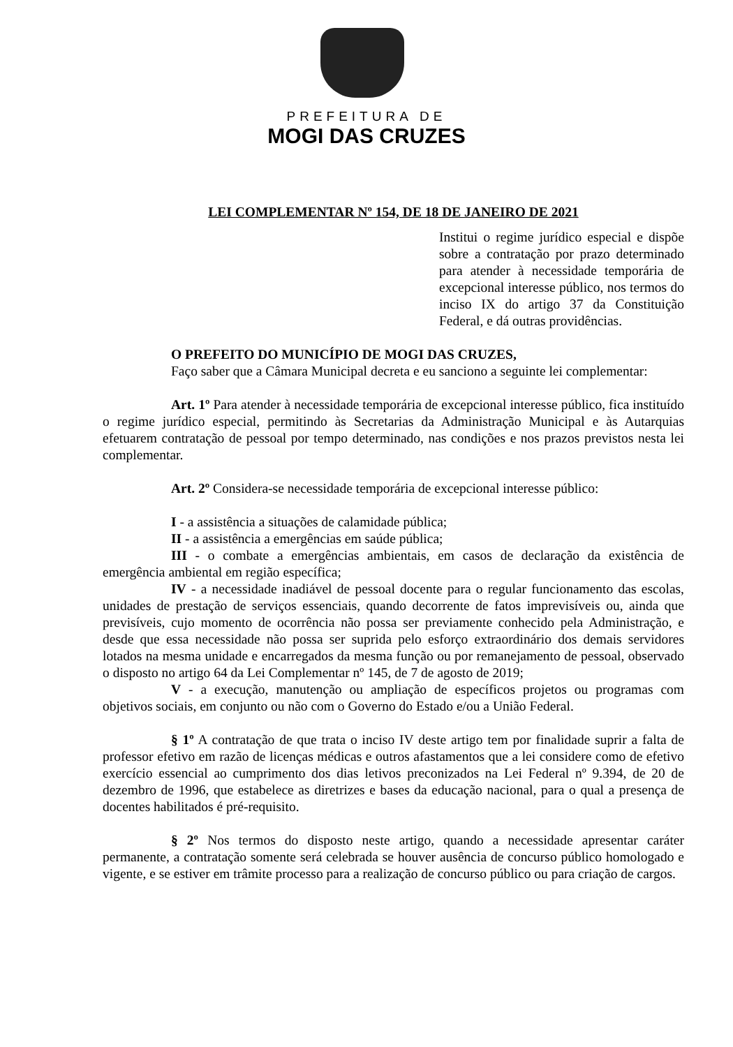PREFEITURA DE
MOGI DAS CRUZES
LEI COMPLEMENTAR Nº 154, DE 18 DE JANEIRO DE 2021
Institui o regime jurídico especial e dispõe sobre a contratação por prazo determinado para atender à necessidade temporária de excepcional interesse público, nos termos do inciso IX do artigo 37 da Constituição Federal, e dá outras providências.
O PREFEITO DO MUNICÍPIO DE MOGI DAS CRUZES,
Faço saber que a Câmara Municipal decreta e eu sanciono a seguinte lei complementar:
Art. 1º Para atender à necessidade temporária de excepcional interesse público, fica instituído o regime jurídico especial, permitindo às Secretarias da Administração Municipal e às Autarquias efetuarem contratação de pessoal por tempo determinado, nas condições e nos prazos previstos nesta lei complementar.
Art. 2º Considera-se necessidade temporária de excepcional interesse público:
I - a assistência a situações de calamidade pública;
II - a assistência a emergências em saúde pública;
III - o combate a emergências ambientais, em casos de declaração da existência de emergência ambiental em região específica;
IV - a necessidade inadiável de pessoal docente para o regular funcionamento das escolas, unidades de prestação de serviços essenciais, quando decorrente de fatos imprevisíveis ou, ainda que previsíveis, cujo momento de ocorrência não possa ser previamente conhecido pela Administração, e desde que essa necessidade não possa ser suprida pelo esforço extraordinário dos demais servidores lotados na mesma unidade e encarregados da mesma função ou por remanejamento de pessoal, observado o disposto no artigo 64 da Lei Complementar nº 145, de 7 de agosto de 2019;
V - a execução, manutenção ou ampliação de específicos projetos ou programas com objetivos sociais, em conjunto ou não com o Governo do Estado e/ou a União Federal.
§ 1º A contratação de que trata o inciso IV deste artigo tem por finalidade suprir a falta de professor efetivo em razão de licenças médicas e outros afastamentos que a lei considere como de efetivo exercício essencial ao cumprimento dos dias letivos preconizados na Lei Federal nº 9.394, de 20 de dezembro de 1996, que estabelece as diretrizes e bases da educação nacional, para o qual a presença de docentes habilitados é pré-requisito.
§ 2º Nos termos do disposto neste artigo, quando a necessidade apresentar caráter permanente, a contratação somente será celebrada se houver ausência de concurso público homologado e vigente, e se estiver em trâmite processo para a realização de concurso público ou para criação de cargos.